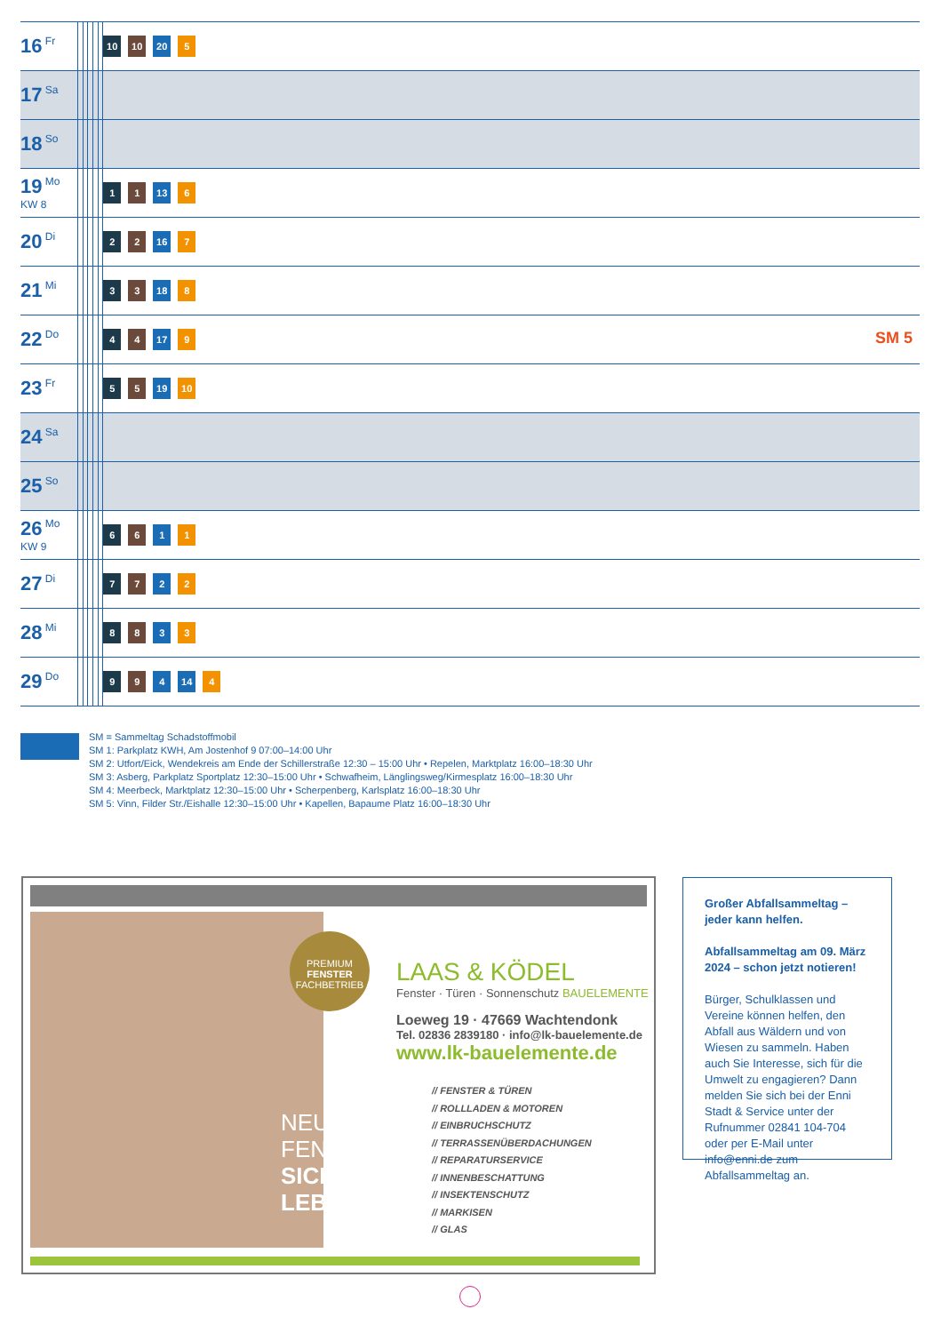| 16 Fr | | | | | | 10 10 20 5 |
| 17 Sa | | | | | | |
| 18 So | | | | | | |
| 19 Mo KW 8 | | | | | | 1 1 13 6 |
| 20 Di | | | | | | 2 2 16 7 |
| 21 Mi | | | | | | 3 3 18 8 |
| 22 Do | | | | | | 4 4 17 9 SM 5 |
| 23 Fr | | | | | | 5 5 19 10 |
| 24 Sa | | | | | | |
| 25 So | | | | | | |
| 26 Mo KW 9 | | | | | | 6 6 1 1 |
| 27 Di | | | | | | 7 7 2 2 |
| 28 Mi | | | | | | 8 8 3 3 |
| 29 Do | | | | | | 9 9 4 14 4 |
SM = Sammeltag Schadstoffmobil
SM 1: Parkplatz KWH, Am Jostenhof 9 07:00–14:00 Uhr
SM 2: Utfort/Eick, Wendekreis am Ende der Schillerstraße 12:30 – 15:00 Uhr • Repelen, Marktplatz 16:00–18:30 Uhr
SM 3: Asberg, Parkplatz Sportplatz 12:30–15:00 Uhr • Schwafheim, Länglingsweg/Kirmesplatz 16:00–18:30 Uhr
SM 4: Meerbeck, Marktplatz 12:30–15:00 Uhr • Scherpenberg, Karlsplatz 16:00–18:30 Uhr
SM 5: Vinn, Filder Str./Eishalle 12:30–15:00 Uhr • Kapellen, Bapaume Platz 16:00–18:30 Uhr
NEUE
FENSTER,
SICHER
LEBEN
PREMIUM
FENSTER
FACHBETRIEB
LAAS & KÖDEL
Fenster · Türen · Sonnenschutz BAUELEMENTE
Loeweg 19 · 47669 Wachtendonk
Tel. 02836 2839180 · info@lk-bauelemente.de
www.lk-bauelemente.de
// FENSTER & TÜREN
// ROLLLADEN & MOTOREN
// EINBRUCHSCHUTZ
// TERRASSENÜBERDACHUNGEN
// REPARATURSERVICE
// INNENBESCHATTUNG
// INSEKTENSCHUTZ
// MARKISEN
// GLAS
Großer Abfallsammeltag – jeder kann helfen.
Abfallsammeltag am 09. März 2024 – schon jetzt notieren!
Bürger, Schulklassen und Vereine können helfen, den Abfall aus Wäldern und von Wiesen zu sammeln. Haben auch Sie Interesse, sich für die Umwelt zu engagieren? Dann melden Sie sich bei der Enni Stadt & Service unter der Rufnummer 02841 104-704 oder per E-Mail unter info@enni.de zum Abfallsammeltag an.